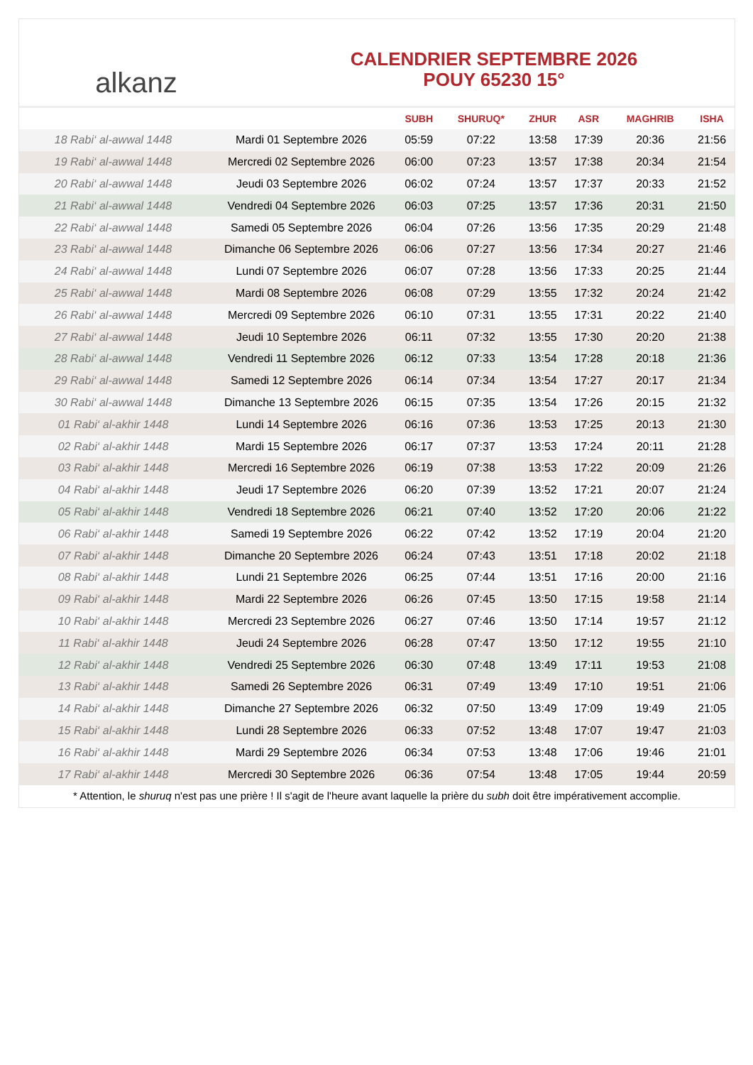alkanz
CALENDRIER SEPTEMBRE 2026
POUY 65230 15°
| | | SUBH | SHURUQ* | ZHUR | ASR | MAGHRIB | ISHA |
| --- | --- | --- | --- | --- | --- | --- | --- |
| 18 Rabi‘ al-awwal 1448 | Mardi 01 Septembre 2026 | 05:59 | 07:22 | 13:58 | 17:39 | 20:36 | 21:56 |
| 19 Rabi‘ al-awwal 1448 | Mercredi 02 Septembre 2026 | 06:00 | 07:23 | 13:57 | 17:38 | 20:34 | 21:54 |
| 20 Rabi‘ al-awwal 1448 | Jeudi 03 Septembre 2026 | 06:02 | 07:24 | 13:57 | 17:37 | 20:33 | 21:52 |
| 21 Rabi‘ al-awwal 1448 | Vendredi 04 Septembre 2026 | 06:03 | 07:25 | 13:57 | 17:36 | 20:31 | 21:50 |
| 22 Rabi‘ al-awwal 1448 | Samedi 05 Septembre 2026 | 06:04 | 07:26 | 13:56 | 17:35 | 20:29 | 21:48 |
| 23 Rabi‘ al-awwal 1448 | Dimanche 06 Septembre 2026 | 06:06 | 07:27 | 13:56 | 17:34 | 20:27 | 21:46 |
| 24 Rabi‘ al-awwal 1448 | Lundi 07 Septembre 2026 | 06:07 | 07:28 | 13:56 | 17:33 | 20:25 | 21:44 |
| 25 Rabi‘ al-awwal 1448 | Mardi 08 Septembre 2026 | 06:08 | 07:29 | 13:55 | 17:32 | 20:24 | 21:42 |
| 26 Rabi‘ al-awwal 1448 | Mercredi 09 Septembre 2026 | 06:10 | 07:31 | 13:55 | 17:31 | 20:22 | 21:40 |
| 27 Rabi‘ al-awwal 1448 | Jeudi 10 Septembre 2026 | 06:11 | 07:32 | 13:55 | 17:30 | 20:20 | 21:38 |
| 28 Rabi‘ al-awwal 1448 | Vendredi 11 Septembre 2026 | 06:12 | 07:33 | 13:54 | 17:28 | 20:18 | 21:36 |
| 29 Rabi‘ al-awwal 1448 | Samedi 12 Septembre 2026 | 06:14 | 07:34 | 13:54 | 17:27 | 20:17 | 21:34 |
| 30 Rabi‘ al-awwal 1448 | Dimanche 13 Septembre 2026 | 06:15 | 07:35 | 13:54 | 17:26 | 20:15 | 21:32 |
| 01 Rabi‘ al-akhir 1448 | Lundi 14 Septembre 2026 | 06:16 | 07:36 | 13:53 | 17:25 | 20:13 | 21:30 |
| 02 Rabi‘ al-akhir 1448 | Mardi 15 Septembre 2026 | 06:17 | 07:37 | 13:53 | 17:24 | 20:11 | 21:28 |
| 03 Rabi‘ al-akhir 1448 | Mercredi 16 Septembre 2026 | 06:19 | 07:38 | 13:53 | 17:22 | 20:09 | 21:26 |
| 04 Rabi‘ al-akhir 1448 | Jeudi 17 Septembre 2026 | 06:20 | 07:39 | 13:52 | 17:21 | 20:07 | 21:24 |
| 05 Rabi‘ al-akhir 1448 | Vendredi 18 Septembre 2026 | 06:21 | 07:40 | 13:52 | 17:20 | 20:06 | 21:22 |
| 06 Rabi‘ al-akhir 1448 | Samedi 19 Septembre 2026 | 06:22 | 07:42 | 13:52 | 17:19 | 20:04 | 21:20 |
| 07 Rabi‘ al-akhir 1448 | Dimanche 20 Septembre 2026 | 06:24 | 07:43 | 13:51 | 17:18 | 20:02 | 21:18 |
| 08 Rabi‘ al-akhir 1448 | Lundi 21 Septembre 2026 | 06:25 | 07:44 | 13:51 | 17:16 | 20:00 | 21:16 |
| 09 Rabi‘ al-akhir 1448 | Mardi 22 Septembre 2026 | 06:26 | 07:45 | 13:50 | 17:15 | 19:58 | 21:14 |
| 10 Rabi‘ al-akhir 1448 | Mercredi 23 Septembre 2026 | 06:27 | 07:46 | 13:50 | 17:14 | 19:57 | 21:12 |
| 11 Rabi‘ al-akhir 1448 | Jeudi 24 Septembre 2026 | 06:28 | 07:47 | 13:50 | 17:12 | 19:55 | 21:10 |
| 12 Rabi‘ al-akhir 1448 | Vendredi 25 Septembre 2026 | 06:30 | 07:48 | 13:49 | 17:11 | 19:53 | 21:08 |
| 13 Rabi‘ al-akhir 1448 | Samedi 26 Septembre 2026 | 06:31 | 07:49 | 13:49 | 17:10 | 19:51 | 21:06 |
| 14 Rabi‘ al-akhir 1448 | Dimanche 27 Septembre 2026 | 06:32 | 07:50 | 13:49 | 17:09 | 19:49 | 21:05 |
| 15 Rabi‘ al-akhir 1448 | Lundi 28 Septembre 2026 | 06:33 | 07:52 | 13:48 | 17:07 | 19:47 | 21:03 |
| 16 Rabi‘ al-akhir 1448 | Mardi 29 Septembre 2026 | 06:34 | 07:53 | 13:48 | 17:06 | 19:46 | 21:01 |
| 17 Rabi‘ al-akhir 1448 | Mercredi 30 Septembre 2026 | 06:36 | 07:54 | 13:48 | 17:05 | 19:44 | 20:59 |
* Attention, le shuruq n'est pas une prière ! Il s'agit de l'heure avant laquelle la prière du subh doit être impérativement accomplie.